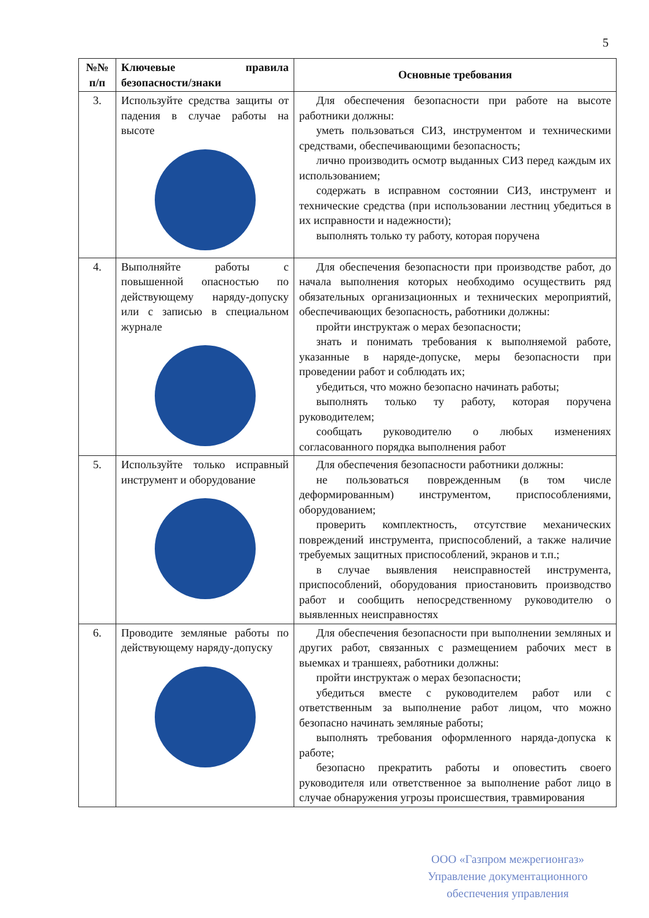5
| №№ п/п | Ключевые правила безопасности/знаки | Основные требования |
| --- | --- | --- |
| 3. | Используйте средства защиты от падения в случае работы на высоте | Для обеспечения безопасности при работе на высоте работники должны: уметь пользоваться СИЗ, инструментом и техническими средствами, обеспечивающими безопасность; лично производить осмотр выданных СИЗ перед каждым их использованием; содержать в исправном состоянии СИЗ, инструмент и технические средства (при использовании лестниц убедиться в их исправности и надежности); выполнять только ту работу, которая поручена |
| 4. | Выполняйте работы с повышенной опасностью по действующему наряду-допуску или с записью в специальном журнале | Для обеспечения безопасности при производстве работ, до начала выполнения которых необходимо осуществить ряд обязательных организационных и технических мероприятий, обеспечивающих безопасность, работники должны: пройти инструктаж о мерах безопасности; знать и понимать требования к выполняемой работе, указанные в наряде-допуске, меры безопасности при проведении работ и соблюдать их; убедиться, что можно безопасно начинать работы; выполнять только ту работу, которая поручена руководителем; сообщать руководителю о любых изменениях согласованного порядка выполнения работ |
| 5. | Используйте только исправный инструмент и оборудование | Для обеспечения безопасности работники должны: не пользоваться поврежденным (в том числе деформированным) инструментом, приспособлениями, оборудованием; проверить комплектность, отсутствие механических повреждений инструмента, приспособлений, а также наличие требуемых защитных приспособлений, экранов и т.п.; в случае выявления неисправностей инструмента, приспособлений, оборудования приостановить производство работ и сообщить непосредственному руководителю о выявленных неисправностях |
| 6. | Проводите земляные работы по действующему наряду-допуску | Для обеспечения безопасности при выполнении земляных и других работ, связанных с размещением рабочих мест в выемках и траншеях, работники должны: пройти инструктаж о мерах безопасности; убедиться вместе с руководителем работ или с ответственным за выполнение работ лицом, что можно безопасно начинать земляные работы; выполнять требования оформленного наряда-допуска к работе; безопасно прекратить работы и оповестить своего руководителя или ответственное за выполнение работ лицо в случае обнаружения угрозы происшествия, травмирования |
ООО «Газпром межрегионгаз»
Управление документационного
обеспечения управления